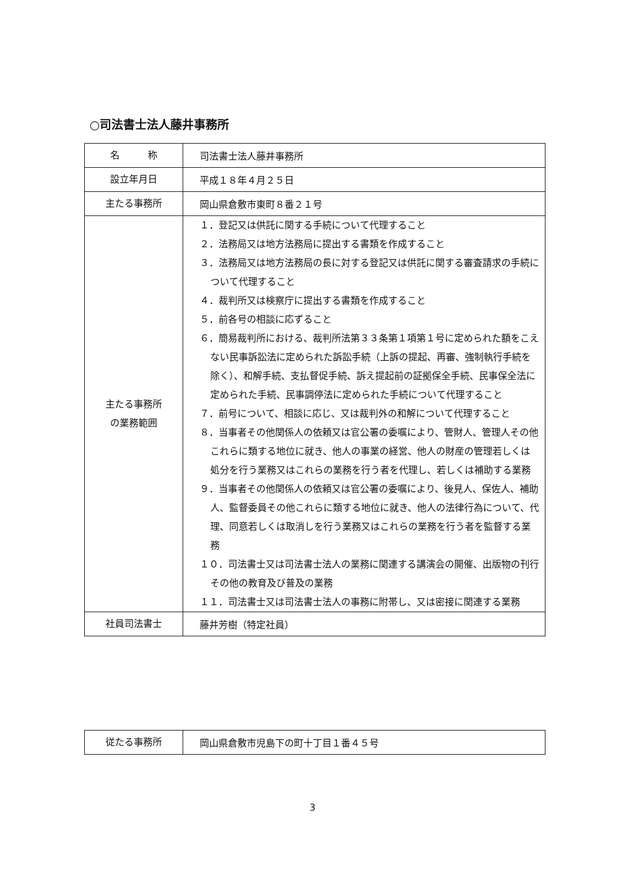○司法書士法人藤井事務所
| 名 称 | 司法書士法人藤井事務所 |
| 設立年月日 | 平成１８年４月２５日 |
| 主たる事務所 | 岡山県倉敷市東町８番２１号 |
| 主たる事務所 の業務範囲 | １．登記又は供託に関する手続について代理すること ２．法務局又は地方法務局に提出する書類を作成すること ３．法務局又は地方法務局の長に対する登記又は供託に関する審査請求の手続について代理すること ４．裁判所又は検察庁に提出する書類を作成すること ５．前各号の相談に応ずること ６．簡易裁判所における、裁判所法第３３条第１項第１号に定められた額をこえない民事訴訟法に定められた訴訟手続（上訴の提起、再審、強制執行手続を除く）、和解手続、支払督促手続、訴え提起前の証拠保全手続、民事保全法に定められた手続、民事調停法に定められた手続について代理すること ７．前号について、相談に応じ、又は裁判外の和解について代理すること ８．当事者その他関係人の依頼又は官公署の委嘱により、管財人、管理人その他これらに類する地位に就き、他人の事業の経営、他人の財産の管理若しくは処分を行う業務又はこれらの業務を行う者を代理し、若しくは補助する業務 ９．当事者その他関係人の依頼又は官公署の委嘱により、後見人、保佐人、補助人、監督委員その他これらに類する地位に就き、他人の法律行為について、代理、同意若しくは取消しを行う業務又はこれらの業務を行う者を監督する業務 １０．司法書士又は司法書士法人の業務に関連する講演会の開催、出版物の刊行その他の教育及び普及の業務 １１．司法書士又は司法書士法人の事務に附帯し、又は密接に関連する業務 |
| 社員司法書士 | 藤井芳樹（特定社員） |
| 従たる事務所 | 岡山県倉敷市児島下の町十丁目１番４５号 |
3